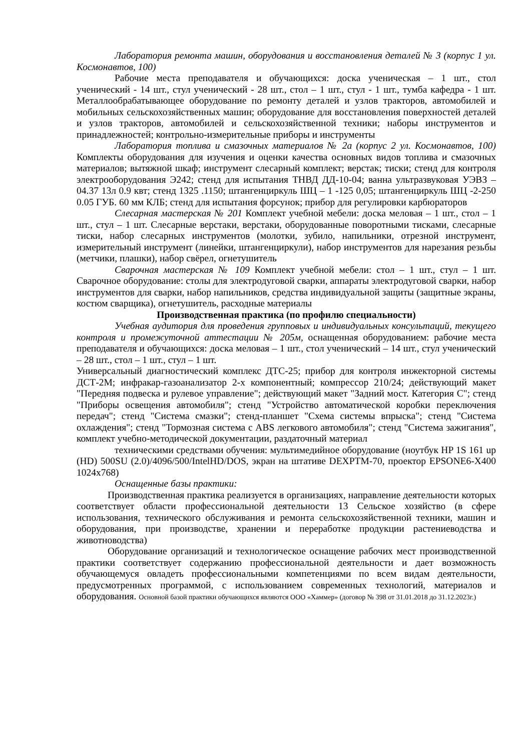Лаборатория ремонта машин, оборудования и восстановления деталей № 3 (корпус 1 ул. Космонавтов, 100)
Рабочие места преподавателя и обучающихся: доска ученическая – 1 шт., стол ученический - 14 шт., стул ученический - 28 шт., стол – 1 шт., стул - 1 шт., тумба кафедра - 1 шт. Металлообрабатывающее оборудование по ремонту деталей и узлов тракторов, автомобилей и мобильных сельскохозяйственных машин; оборудование для восстановления поверхностей деталей и узлов тракторов, автомобилей и сельскохозяйственной техники; наборы инструментов и принадлежностей; контрольно-измерительные приборы и инструменты
Лаборатория топлива и смазочных материалов № 2а (корпус 2 ул. Космонавтов, 100) Комплекты оборудования для изучения и оценки качества основных видов топлива и смазочных материалов; вытяжной шкаф; инструмент слесарный комплект; верстак; тиски; стенд для контроля электрооборудования Э242; стенд для испытания ТНВД ДД-10-04; ванна ультразвуковая УЭВЗ – 04.37 13л 0.9 квт; стенд 1325 .1150; штангенциркуль ШЦ – 1 -125 0,05; штангенциркуль ШЦ -2-250 0.05 ГУБ. 60 мм КЛБ; стенд для испытания форсунок; прибор для регулировки карбюраторов
Слесарная мастерская № 201 Комплект учебной мебели: доска меловая – 1 шт., стол – 1 шт., стул – 1 шт. Слесарные верстаки, верстаки, оборудованные поворотными тисками, слесарные тиски, набор слесарных инструментов (молотки, зубило, напильники, отрезной инструмент, измерительный инструмент (линейки, штангенциркули), набор инструментов для нарезания резьбы (метчики, плашки), набор свёрел, огнетушитель
Сварочная мастерская № 109 Комплект учебной мебели: стол – 1 шт., стул – 1 шт. Сварочное оборудование: столы для электродуговой сварки, аппараты электродуговой сварки, набор инструментов для сварки, набор напильников, средства индивидуальной защиты (защитные экраны, костюм сварщика), огнетушитель, расходные материалы
Производственная практика (по профилю специальности)
Учебная аудитория для проведения групповых и индивидуальных консультаций, текущего контроля и промежуточной аттестации № 205м, оснащенная оборудованием: рабочие места преподавателя и обучающихся: доска меловая – 1 шт., стол ученический – 14 шт., стул ученический – 28 шт., стол – 1 шт., стул – 1 шт.
Универсальный диагностический комплекс ДТС-25; прибор для контроля инжекторной системы ДСТ-2М; инфракар-газоанализатор 2-х компонентный; компрессор 210/24; действующий макет "Передняя подвеска и рулевое управление"; действующий макет "Задний мост. Категория С"; стенд "Приборы освещения автомобиля"; стенд "Устройство автоматической коробки переключения передач"; стенд "Система смазки"; стенд-планшет "Схема системы впрыска"; стенд "Система охлаждения"; стенд "Тормозная система с ABS легкового автомобиля"; стенд "Система зажигания", комплект учебно-методической документации, раздаточный материал
техническими средствами обучения: мультимедийное оборудование (ноутбук HP 1S 161 up (HD) 500SU (2.0)/4096/500/IntelHD/DOS, экран на штативе DEXPTM-70, проектор EPSONE6-X400 1024x768)
Оснащенные базы практики:
Производственная практика реализуется в организациях, направление деятельности которых соответствует области профессиональной деятельности 13 Сельское хозяйство (в сфере использования, технического обслуживания и ремонта сельскохозяйственной техники, машин и оборудования, при производстве, хранении и переработке продукции растениеводства и животноводства)
Оборудование организаций и технологическое оснащение рабочих мест производственной практики соответствует содержанию профессиональной деятельности и дает возможность обучающемуся овладеть профессиональными компетенциями по всем видам деятельности, предусмотренных программой, с использованием современных технологий, материалов и оборудования. Основной базой практики обучающихся являются ООО «Хаммер» (договор № 398 от 31.01.2018 до 31.12.2023г.)